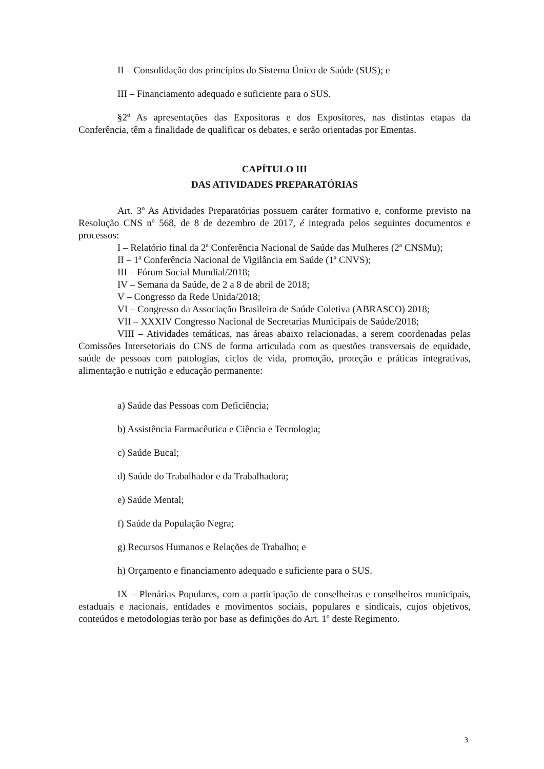II – Consolidação dos princípios do Sistema Único de Saúde (SUS); e
III – Financiamento adequado e suficiente para o SUS.
§2º As apresentações das Expositoras e dos Expositores, nas distintas etapas da Conferência, têm a finalidade de qualificar os debates, e serão orientadas por Ementas.
CAPÍTULO III
DAS ATIVIDADES PREPARATÓRIAS
Art. 3º As Atividades Preparatórias possuem caráter formativo e, conforme previsto na Resolução CNS nº 568, de 8 de dezembro de 2017, é integrada pelos seguintes documentos e processos:
I – Relatório final da 2ª Conferência Nacional de Saúde das Mulheres (2ª CNSMu);
II – 1ª Conferência Nacional de Vigilância em Saúde (1ª CNVS);
III – Fórum Social Mundial/2018;
IV – Semana da Saúde, de 2 a 8 de abril de 2018;
V – Congresso da Rede Unida/2018;
VI – Congresso da Associação Brasileira de Saúde Coletiva (ABRASCO) 2018;
VII – XXXIV Congresso Nacional de Secretarias Municipais de Saúde/2018;
VIII – Atividades temáticas, nas áreas abaixo relacionadas, a serem coordenadas pelas Comissões Intersetoriais do CNS de forma articulada com as questões transversais de equidade, saúde de pessoas com patologias, ciclos de vida, promoção, proteção e práticas integrativas, alimentação e nutrição e educação permanente:
a) Saúde das Pessoas com Deficiência;
b) Assistência Farmacêutica e Ciência e Tecnologia;
c) Saúde Bucal;
d) Saúde do Trabalhador e da Trabalhadora;
e) Saúde Mental;
f) Saúde da População Negra;
g) Recursos Humanos e Relações de Trabalho; e
h) Orçamento e financiamento adequado e suficiente para o SUS.
IX – Plenárias Populares, com a participação de conselheiras e conselheiros municipais, estaduais e nacionais, entidades e movimentos sociais, populares e sindicais, cujos objetivos, conteúdos e metodologias terão por base as definições do Art. 1º deste Regimento.
3